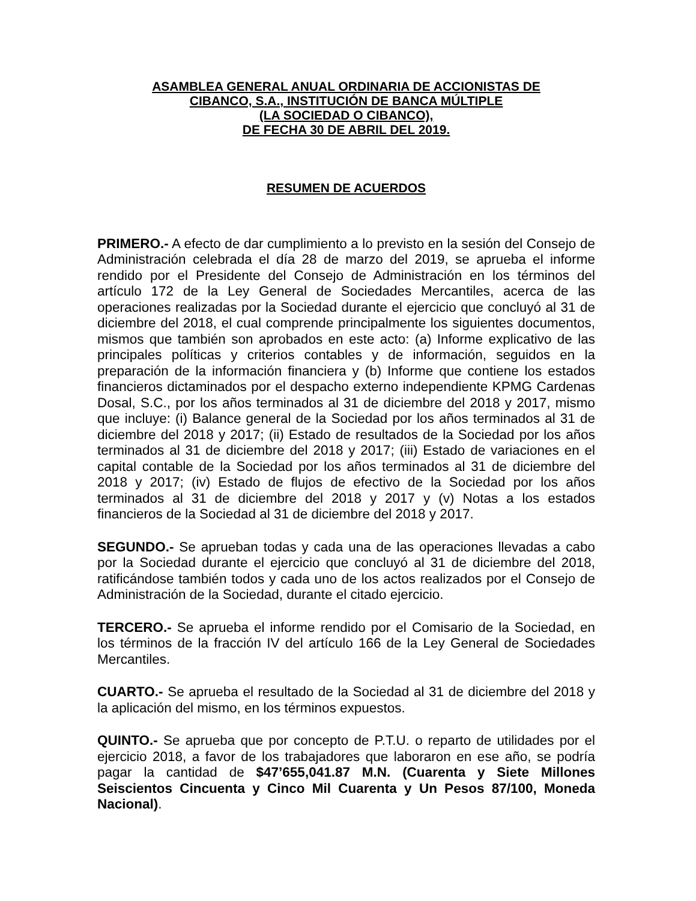ASAMBLEA GENERAL ANUAL ORDINARIA DE ACCIONISTAS DE
CIBANCO, S.A., INSTITUCIÓN DE BANCA MÚLTIPLE
(LA SOCIEDAD O CIBANCO),
DE FECHA 30 DE ABRIL DEL 2019.
RESUMEN DE ACUERDOS
PRIMERO.- A efecto de dar cumplimiento a lo previsto en la sesión del Consejo de Administración celebrada el día 28 de marzo del 2019, se aprueba el informe rendido por el Presidente del Consejo de Administración en los términos del artículo 172 de la Ley General de Sociedades Mercantiles, acerca de las operaciones realizadas por la Sociedad durante el ejercicio que concluyó al 31 de diciembre del 2018, el cual comprende principalmente los siguientes documentos, mismos que también son aprobados en este acto: (a) Informe explicativo de las principales políticas y criterios contables y de información, seguidos en la preparación de la información financiera y (b) Informe que contiene los estados financieros dictaminados por el despacho externo independiente KPMG Cardenas Dosal, S.C., por los años terminados al 31 de diciembre del 2018 y 2017, mismo que incluye: (i) Balance general de la Sociedad por los años terminados al 31 de diciembre del 2018 y 2017; (ii) Estado de resultados de la Sociedad por los años terminados al 31 de diciembre del 2018 y 2017; (iii) Estado de variaciones en el capital contable de la Sociedad por los años terminados al 31 de diciembre del 2018 y 2017; (iv) Estado de flujos de efectivo de la Sociedad por los años terminados al 31 de diciembre del 2018 y 2017 y (v) Notas a los estados financieros de la Sociedad al 31 de diciembre del 2018 y 2017.
SEGUNDO.- Se aprueban todas y cada una de las operaciones llevadas a cabo por la Sociedad durante el ejercicio que concluyó al 31 de diciembre del 2018, ratificándose también todos y cada uno de los actos realizados por el Consejo de Administración de la Sociedad, durante el citado ejercicio.
TERCERO.- Se aprueba el informe rendido por el Comisario de la Sociedad, en los términos de la fracción IV del artículo 166 de la Ley General de Sociedades Mercantiles.
CUARTO.- Se aprueba el resultado de la Sociedad al 31 de diciembre del 2018 y la aplicación del mismo, en los términos expuestos.
QUINTO.- Se aprueba que por concepto de P.T.U. o reparto de utilidades por el ejercicio 2018, a favor de los trabajadores que laboraron en ese año, se podría pagar la cantidad de $47’655,041.87 M.N. (Cuarenta y Siete Millones Seiscientos Cincuenta y Cinco Mil Cuarenta y Un Pesos 87/100, Moneda Nacional).